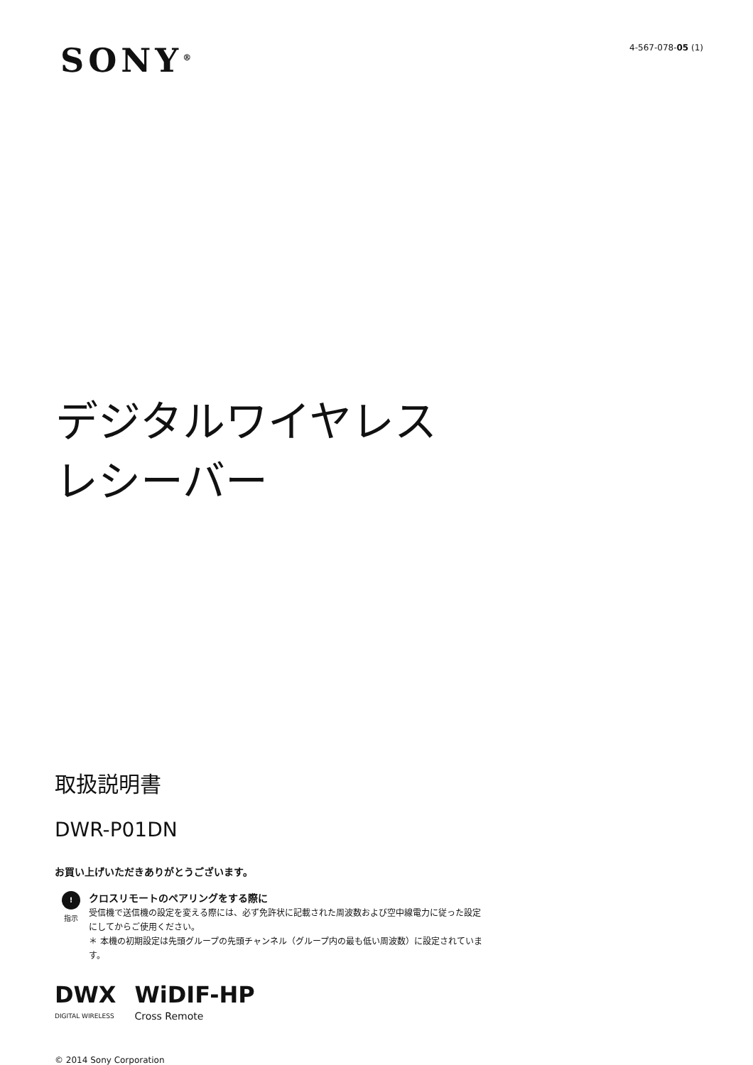SONY<sup>®</sup> 4-567-078-05 (1)
デジタルワイヤレス
レシーバー
取扱説明書
DWR-P01DN
お買い上げいただきありがとうございます。
!
指示
クロスリモートのペアリングをする際に
受信機で送信機の設定を変える際には、必ず免許状に記載された周波数および空中線電力に従った設定にしてからご使用ください。
＊ 本機の初期設定は先頭グループの先頭チャンネル（グループ内の最も低い周波数）に設定されています。
DWX
DIGITAL WIRELESS
WiDIF-HP
Cross Remote
© 2014 Sony Corporation